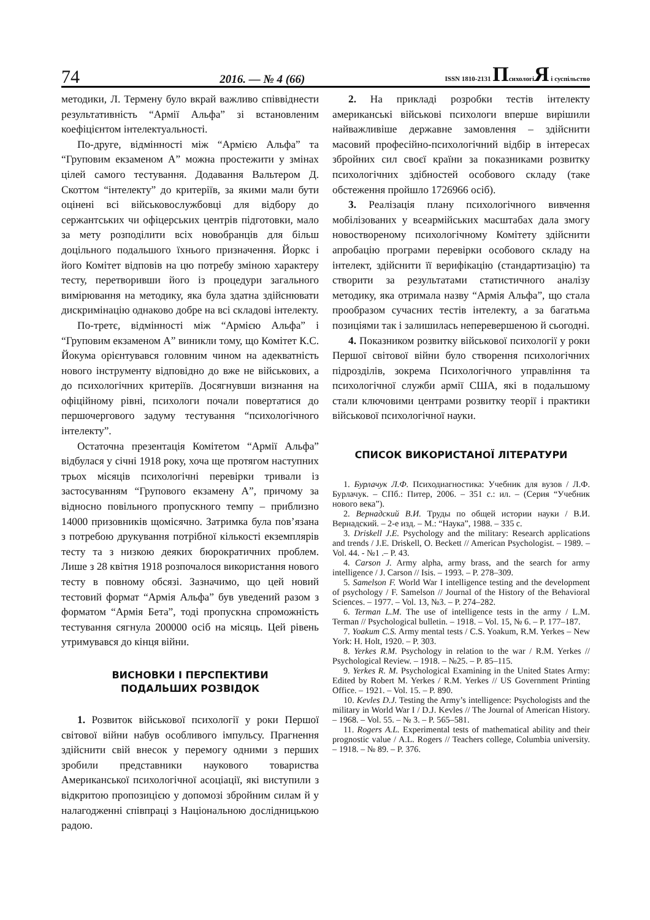74 2016. — № 4 (66) ISSN 1810-2131 ПсихологіЯ і суспільство
методики, Л. Термену було вкрай важливо співвіднести результативність “Армії Альфа” зі встановленим коефіцієнтом інтелектуальності.
По-друге, відмінності між “Армією Альфа” та “Груповим екзаменом А” можна простежити у змінах цілей самого тестування. Додавання Вальтером Д. Скоттом “інтелекту” до критеріїв, за якими мали бути оцінені всі військовослужбовці для відбору до сержантських чи офіцерських центрів підготовки, мало за мету розподілити всіх новобранців для більш доцільного подальшого їхнього призначення. Йоркс і його Комітет відповів на цю потребу зміною характеру тесту, перетворивши його із процедури загального вимірювання на методику, яка була здатна здійснювати дискримінацію однаково добре на всі складові інтелекту.
По-третє, відмінності між “Армією Альфа” і “Груповим екзаменом А” виникли тому, що Комітет К.С. Йокума орієнтувався головним чином на адекватність нового інструменту відповідно до вже не військових, а до психологічних критеріїв. Досягнувши визнання на офіційному рівні, психологи почали повертатися до першочергового задуму тестування “психологічного інтелекту”.
Остаточна презентація Комітетом “Армії Альфа” відбулася у січні 1918 року, хоча ще протягом наступних трьох місяців психологічні перевірки тривали із застосуванням “Групового екзамену А”, причому за відносно повільного пропускного темпу – приблизно 14000 призовників щомісячно. Затримка була пов’язана з потребою друкування потрібної кількості екземплярів тесту та з низкою деяких бюрократичних проблем. Лише з 28 квітня 1918 розпочалося використання нового тесту в повному обсязі. Зазначимо, що цей новий тестовий формат “Армія Альфа” був уведений разом з форматом “Армія Бета”, тоді пропускна спроможність тестування сягнула 200000 осіб на місяць. Цей рівень утримувався до кінця війни.
ВИСНОВКИ І ПЕРСПЕКТИВИ
ПОДАЛЬШИХ РОЗВІДОК
1. Розвиток військової психології у роки Першої світової війни набув особливого імпульсу. Прагнення здійснити свій внесок у перемогу одними з перших зробили представники наукового товариства Американської психологічної асоціації, які виступили з відкритою пропозицією у допомозі збройним силам й у налагодженні співпраці з Національною дослідницькою радою.
2. На прикладі розробки тестів інтелекту американські військові психологи вперше вирішили найважливіше державне замовлення – здійснити масовий професійно-психологічний відбір в інтересах збройних сил своєї країни за показниками розвитку психологічних здібностей особового складу (таке обстеження пройшло 1726966 осіб).
3. Реалізація плану психологічного вивчення мобілізованих у всеармійських масштабах дала змогу новоствореному психологічному Комітету здійснити апробацію програми перевірки особового складу на інтелект, здійснити її верифікацію (стандартизацію) та створити за результатами статистичного аналізу методику, яка отримала назву “Армія Альфа”, що стала прообразом сучасних тестів інтелекту, а за багатьма позиціями так і залишилась неперевершеною й сьогодні.
4. Показником розвитку військової психології у роки Першої світової війни було створення психологічних підрозділів, зокрема Психологічного управління та психологічної служби армії США, які в подальшому стали ключовими центрами розвитку теорії і практики військової психологічної науки.
СПИСОК ВИКОРИСТАНОЇ ЛІТЕРАТУРИ
1. Бурлачук Л.Ф. Психодиагностика: Учебник для вузов / Л.Ф. Бурлачук. – СПб.: Питер, 2006. – 351 с.: ил. – (Серия “Учебник нового века”).
2. Вернадский В.И. Труды по общей истории науки / В.И. Вернадский. – 2-е изд. – М.: “Наука”, 1988. – 335 с.
3. Driskell J.E. Psychology and the military: Research applications and trends / J.E. Driskell, O. Beckett // American Psychologist. – 1989. – Vol. 44. - №1 .– P. 43.
4. Carson J. Army alpha, army brass, and the search for army intelligence / J. Carson // Isis. – 1993. – P. 278–309.
5. Samelson F. World War I intelligence testing and the development of psychology / F. Samelson // Journal of the History of the Behavioral Sciences. – 1977. – Vol. 13, №3. – P. 274–282.
6. Terman L.M. The use of intelligence tests in the army / L.M. Terman // Psychological bulletin. – 1918. – Vol. 15, № 6. – P. 177–187.
7. Yoakum C.S. Army mental tests / C.S. Yoakum, R.M. Yerkes – New York: H. Holt, 1920. – P. 303.
8. Yerkes R.M. Psychology in relation to the war / R.M. Yerkes // Psychological Review. – 1918. – №25. – P. 85–115.
9. Yerkes R. M. Psychological Examining in the United States Army: Edited by Robert M. Yerkes / R.M. Yerkes // US Government Printing Office. – 1921. – Vol. 15. – P. 890.
10. Kevles D.J. Testing the Army’s intelligence: Psychologists and the military in World War I / D.J. Kevles // The Journal of American History. – 1968. – Vol. 55. – № 3. – P. 565–581.
11. Rogers A.L. Experimental tests of mathematical ability and their prognostic value / A.L. Rogers // Teachers college, Columbia university. – 1918. – № 89. – P. 376.